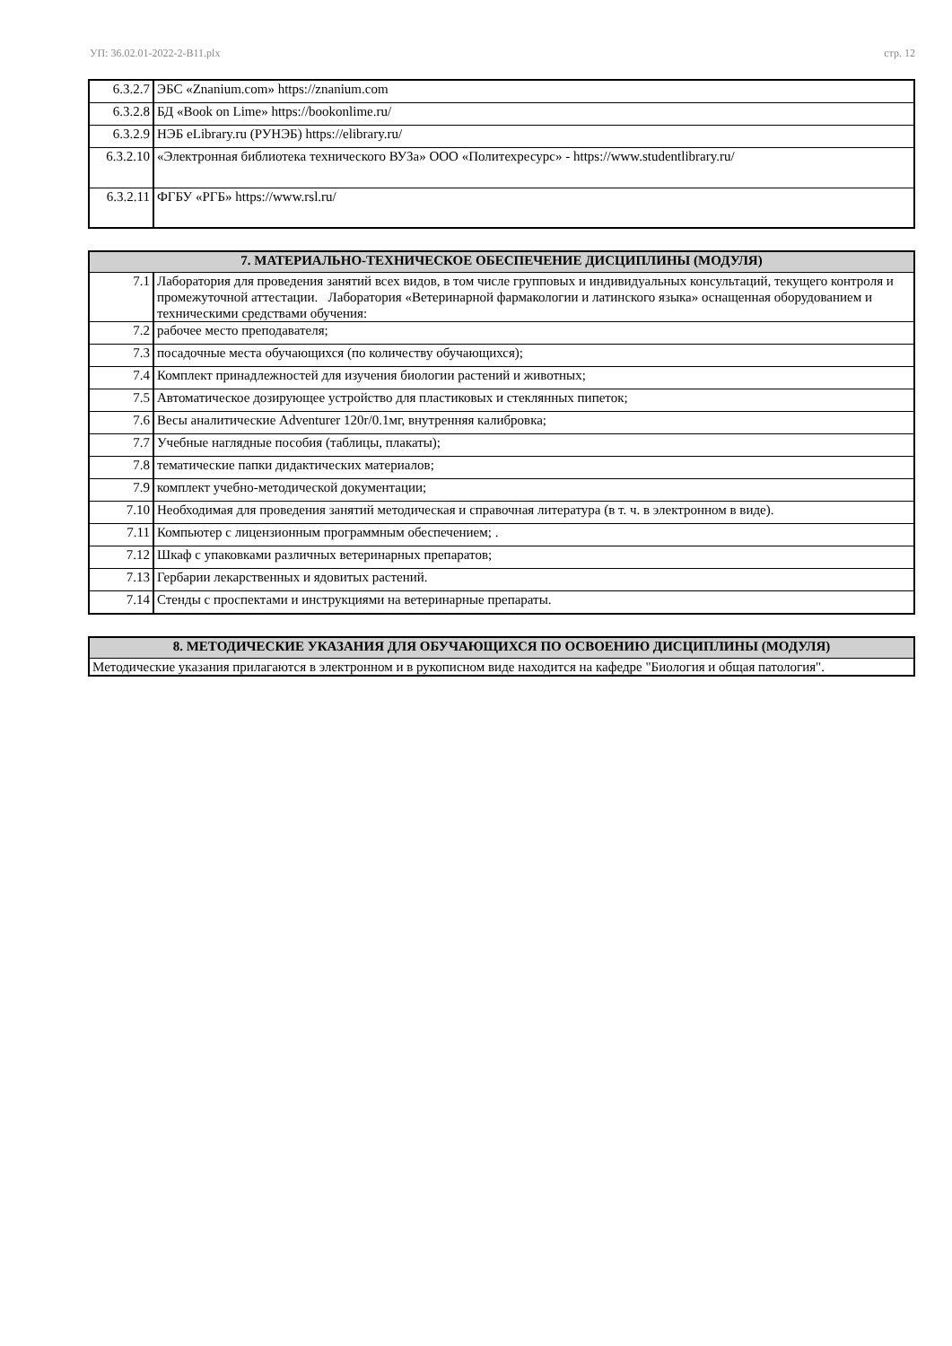УП: 36.02.01-2022-2-В11.plx стр. 12
| 6.3.2.7 | ЭБС «Znanium.com» https://znanium.com |
| 6.3.2.8 | БД «Book on Lime» https://bookonlime.ru/ |
| 6.3.2.9 | НЭБ eLibrary.ru (РУНЭБ) https://elibrary.ru/ |
| 6.3.2.10 | «Электронная библиотека технического ВУЗа» ООО «Политехресурс» - https://www.studentlibrary.ru/ |
| 6.3.2.11 | ФГБУ «РГБ» https://www.rsl.ru/ |
| 7. МАТЕРИАЛЬНО-ТЕХНИЧЕСКОЕ ОБЕСПЕЧЕНИЕ ДИСЦИПЛИНЫ (МОДУЛЯ) | |
| --- | --- |
| 7.1 | Лаборатория для проведения занятий всех видов, в том числе групповых и индивидуальных консультаций, текущего контроля и промежуточной аттестации. Лаборатория «Ветеринарной фармакологии и латинского языка» оснащенная оборудованием и техническими средствами обучения: |
| 7.2 | рабочее место преподавателя; |
| 7.3 | посадочные места обучающихся (по количеству обучающихся); |
| 7.4 | Комплект принадлежностей для изучения биологии растений и животных; |
| 7.5 | Автоматическое дозирующее устройство для пластиковых и стеклянных пипеток; |
| 7.6 | Весы аналитические Adventurer 120r/0.1мг, внутренняя калибровка; |
| 7.7 | Учебные наглядные пособия (таблицы, плакаты); |
| 7.8 | тематические папки дидактических материалов; |
| 7.9 | комплект учебно-методической документации; |
| 7.10 | Необходимая для проведения занятий методическая и справочная литература (в т. ч. в электронном в виде). |
| 7.11 | Компьютер с лицензионным программным обеспечением; . |
| 7.12 | Шкаф с упаковками различных ветеринарных препаратов; |
| 7.13 | Гербарии лекарственных и ядовитых растений. |
| 7.14 | Стенды с проспектами и инструкциями на ветеринарные препараты. |
| 8. МЕТОДИЧЕСКИЕ УКАЗАНИЯ ДЛЯ ОБУЧАЮЩИХСЯ ПО ОСВОЕНИЮ ДИСЦИПЛИНЫ (МОДУЛЯ) |
| --- |
| Методические указания прилагаются в электронном и в рукописном виде находится на кафедре "Биология и общая патология". |